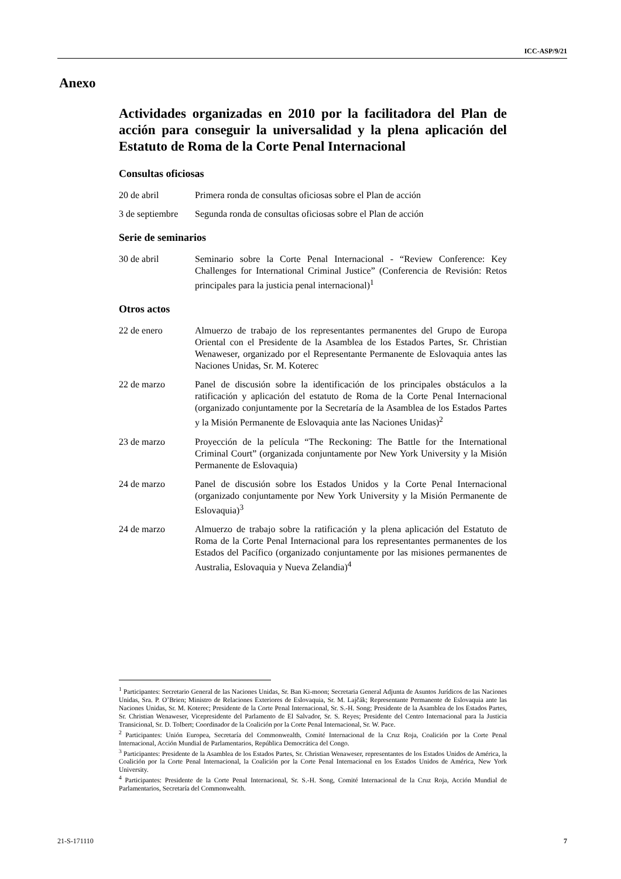ICC-ASP/9/21
Anexo
Actividades organizadas en 2010 por la facilitadora del Plan de acción para conseguir la universalidad y la plena aplicación del Estatuto de Roma de la Corte Penal Internacional
Consultas oficiosas
20 de abril Primera ronda de consultas oficiosas sobre el Plan de acción
3 de septiembre
Segunda ronda de consultas oficiosas sobre el Plan de acción
Serie de seminarios
30 de abril Seminario sobre la Corte Penal Internacional - “Review Conference: Key Challenges for International Criminal Justice” (Conferencia de Revisión: Retos principales para la justicia penal internacional)<sup>1</sup>
Otros actos
22 de enero Almuerzo de trabajo de los representantes permanentes del Grupo de Europa Oriental con el Presidente de la Asamblea de los Estados Partes, Sr. Christian Wenaweser, organizado por el Representante Permanente de Eslovaquia antes las Naciones Unidas, Sr. M. Koterec
22 de marzo Panel de discusión sobre la identificación de los principales obstáculos a la ratificación y aplicación del estatuto de Roma de la Corte Penal Internacional (organizado conjuntamente por la Secretaría de la Asamblea de los Estados Partes y la Misión Permanente de Eslovaquia ante las Naciones Unidas)<sup>2</sup>
23 de marzo Proyección de la película “The Reckoning: The Battle for the International Criminal Court” (organizada conjuntamente por New York University y la Misión Permanente de Eslovaquia)
24 de marzo Panel de discusión sobre los Estados Unidos y la Corte Penal Internacional (organizado conjuntamente por New York University y la Misión Permanente de Eslovaquia)<sup>3</sup>
24 de marzo Almuerzo de trabajo sobre la ratificación y la plena aplicación del Estatuto de Roma de la Corte Penal Internacional para los representantes permanentes de los Estados del Pacífico (organizado conjuntamente por las misiones permanentes de Australia, Eslovaquia y Nueva Zelandia)<sup>4</sup>
<sup>1</sup> Participantes: Secretario General de las Naciones Unidas, Sr. Ban Ki-moon; Secretaria General Adjunta de Asuntos Jurídicos de las Naciones Unidas, Sra. P. O’Brien; Ministro de Relaciones Exteriores de Eslovaquia, Sr. M. Lajčák; Representante Permanente de Eslovaquia ante las Naciones Unidas, Sr. M. Koterec; Presidente de la Corte Penal Internacional, Sr. S.-H. Song; Presidente de la Asamblea de los Estados Partes, Sr. Christian Wenaweser, Vicepresidente del Parlamento de El Salvador, Sr. S. Reyes; Presidente del Centro Internacional para la Justicia Transicional, Sr. D. Tolbert; Coordinador de la Coalición por la Corte Penal Internacional, Sr. W. Pace.
<sup>2</sup> Participantes: Unión Europea, Secretaría del Commonwealth, Comité Internacional de la Cruz Roja, Coalición por la Corte Penal Internacional, Acción Mundial de Parlamentarios, República Democrática del Congo.
<sup>3</sup> Participantes: Presidente de la Asamblea de los Estados Partes, Sr. Christian Wenaweser, representantes de los Estados Unidos de América, la Coalición por la Corte Penal Internacional, la Coalición por la Corte Penal Internacional en los Estados Unidos de América, New York University.
<sup>4</sup> Participantes: Presidente de la Corte Penal Internacional, Sr. S.-H. Song, Comité Internacional de la Cruz Roja, Acción Mundial de Parlamentarios, Secretaría del Commonwealth.
21-S-171110 7